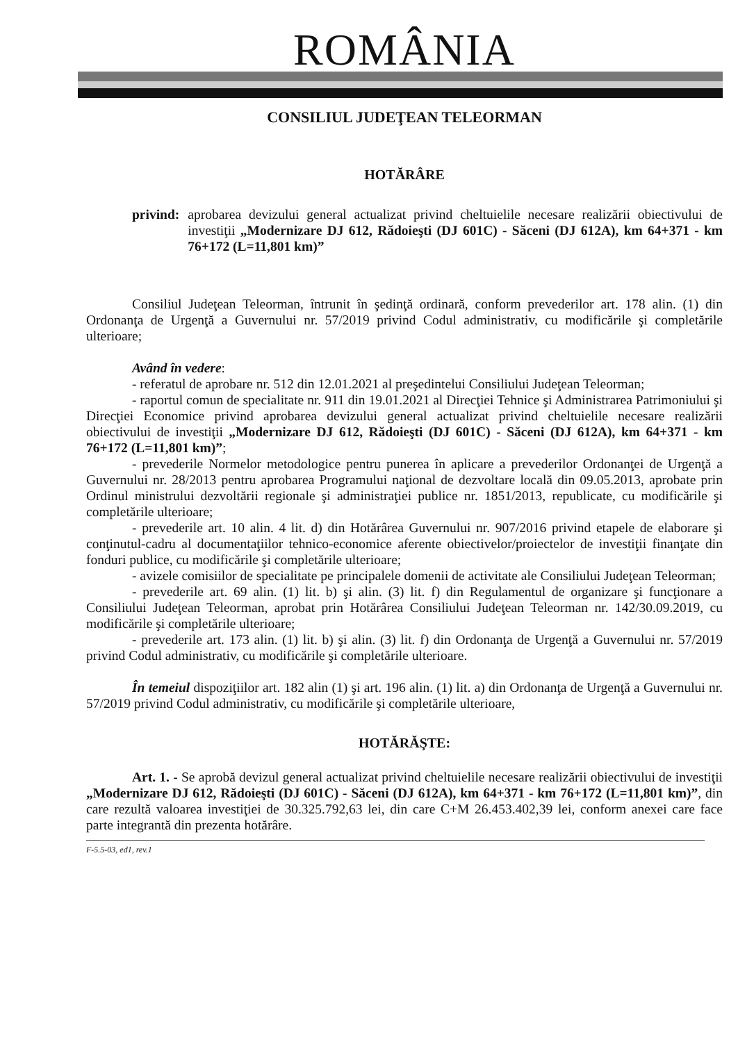ROMÂNIA
CONSILIUL JUDEŢEAN TELEORMAN
HOTĂRÂRE
privind: aprobarea devizului general actualizat privind cheltuielile necesare realizării obiectivului de investiţii „Modernizare DJ 612, Rădoieşti (DJ 601C) - Săceni (DJ 612A), km 64+371 - km 76+172 (L=11,801 km)”
Consiliul Judeţean Teleorman, întrunit în şedinţă ordinară, conform prevederilor art. 178 alin. (1) din Ordonanţa de Urgenţă a Guvernului nr. 57/2019 privind Codul administrativ, cu modificările şi completările ulterioare;
Având în vedere:
- referatul de aprobare nr. 512 din 12.01.2021 al preşedintelui Consiliului Judeţean Teleorman;
- raportul comun de specialitate nr. 911 din 19.01.2021 al Direcţiei Tehnice şi Administrarea Patrimoniului şi Direcţiei Economice privind aprobarea devizului general actualizat privind cheltuielile necesare realizării obiectivului de investiţii „Modernizare DJ 612, Rădoieşti (DJ 601C) - Săceni (DJ 612A), km 64+371 - km 76+172 (L=11,801 km)”;
- prevederile Normelor metodologice pentru punerea în aplicare a prevederilor Ordonanţei de Urgenţă a Guvernului nr. 28/2013 pentru aprobarea Programului naţional de dezvoltare locală din 09.05.2013, aprobate prin Ordinul ministrului dezvoltării regionale şi administraţiei publice nr. 1851/2013, republicate, cu modificările şi completările ulterioare;
- prevederile art. 10 alin. 4 lit. d) din Hotărârea Guvernului nr. 907/2016 privind etapele de elaborare şi conţinutul-cadru al documentaţiilor tehnico-economice aferente obiectivelor/proiectelor de investiţii finanţate din fonduri publice, cu modificările şi completările ulterioare;
- avizele comisiilor de specialitate pe principalele domenii de activitate ale Consiliului Judeţean Teleorman;
- prevederile art. 69 alin. (1) lit. b) şi alin. (3) lit. f) din Regulamentul de organizare şi funcţionare a Consiliului Judeţean Teleorman, aprobat prin Hotărârea Consiliului Judeţean Teleorman nr. 142/30.09.2019, cu modificările şi completările ulterioare;
- prevederile art. 173 alin. (1) lit. b) şi alin. (3) lit. f) din Ordonanţa de Urgenţă a Guvernului nr. 57/2019 privind Codul administrativ, cu modificările şi completările ulterioare.
În temeiul dispoziţiilor art. 182 alin (1) şi art. 196 alin. (1) lit. a) din Ordonanţa de Urgenţă a Guvernului nr. 57/2019 privind Codul administrativ, cu modificările şi completările ulterioare,
HOTĂRĂŞTE:
Art. 1. - Se aprobă devizul general actualizat privind cheltuielile necesare realizării obiectivului de investiţii „Modernizare DJ 612, Rădoieşti (DJ 601C) - Săceni (DJ 612A), km 64+371 - km 76+172 (L=11,801 km)”, din care rezultă valoarea investiţiei de 30.325.792,63 lei, din care C+M 26.453.402,39 lei, conform anexei care face parte integrantă din prezenta hotărâre.
F-5.5-03, ed1, rev.1